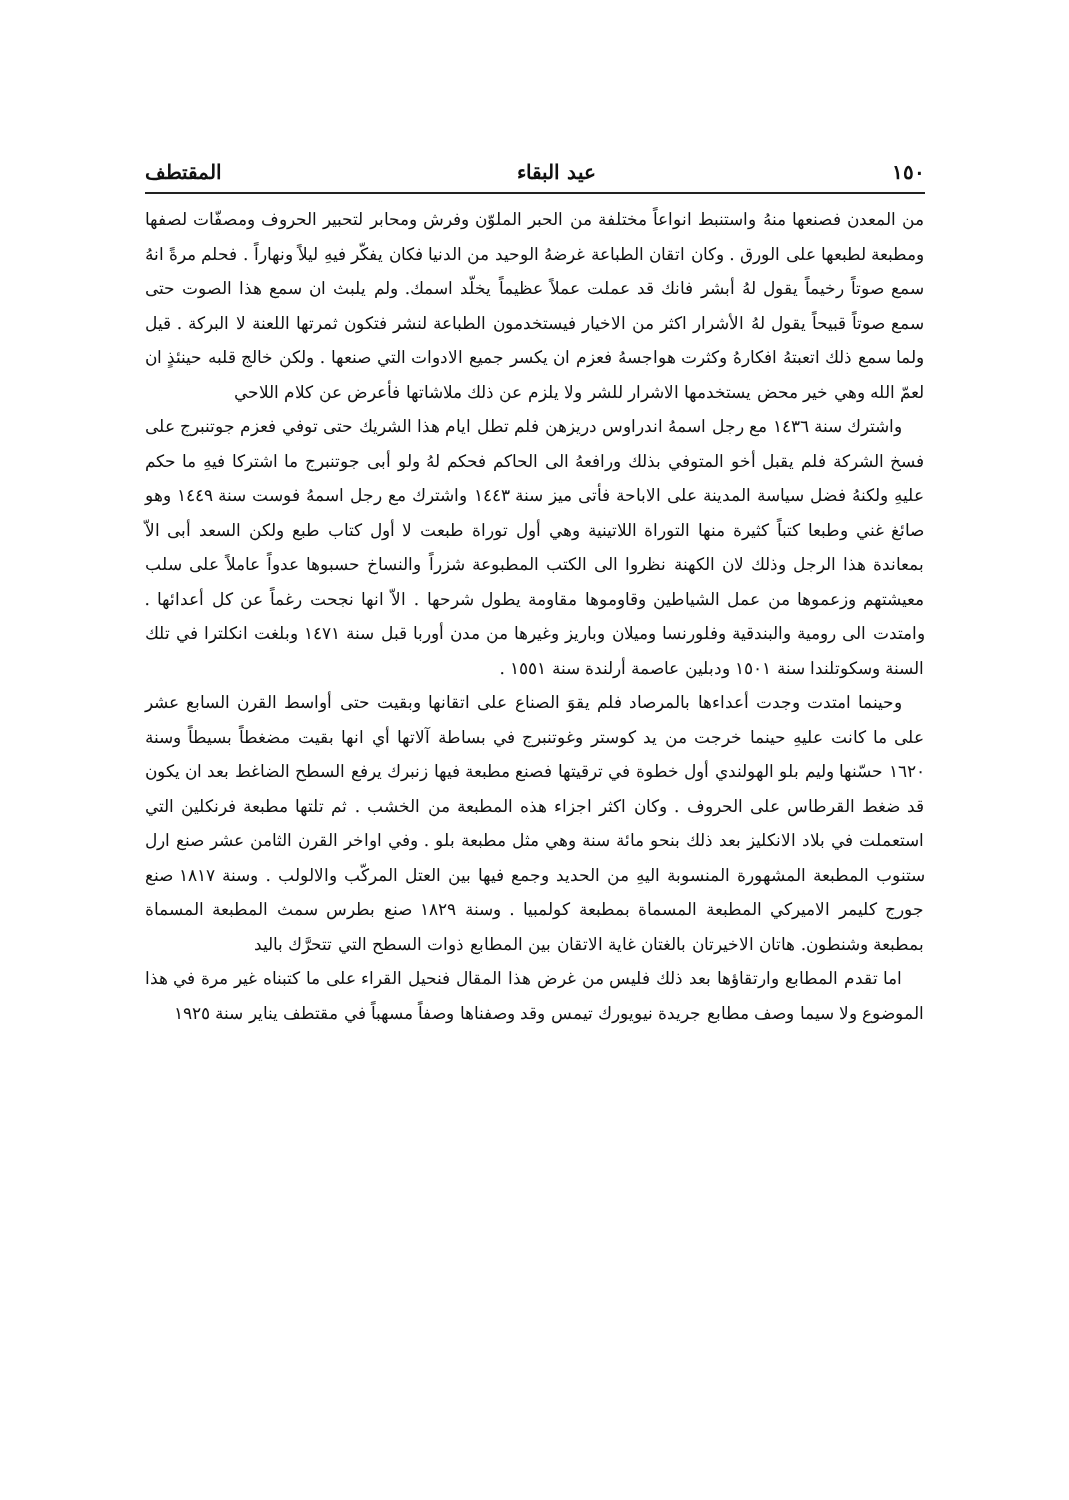١٥٠ عيد البقاء المقتطف
من المعدن فصنعها منهُ واستنبط انواعاً مختلفة من الحبر الملوّن وفرش ومحابر لتحبير الحروف ومصفّات لصفها ومطبعة لطبعها على الورق . وكان اتقان الطباعة غرضهُ الوحيد من الدنيا فكان يفكّر فيهِ ليلاً ونهاراً . فحلم مرةً انهُ سمع صوتاً رخيماً يقول لهُ أبشر فانك قد عملت عملاً عظيماً يخلّد اسمك. ولم يلبث ان سمع هذا الصوت حتى سمع صوتاً قبيحاً يقول لهُ الأشرار اكثر من الاخيار فيستخدمون الطباعة لنشر فتكون ثمرتها اللعنة لا البركة . قيل ولما سمع ذلك اتعبتهُ افكارهُ وكثرت هواجسهُ فعزم ان يكسر جميع الادوات التي صنعها . ولكن خالج قلبه حينئذٍ ان لعمّ الله وهي خير محض يستخدمها الاشرار للشر ولا يلزم عن ذلك ملاشاتها فأعرض عن كلام اللاحي
واشترك سنة ١٤٣٦ مع رجل اسمهُ اندراوس دريزهن فلم تطل ايام هذا الشريك حتى توفي فعزم جوتنبرج على فسخ الشركة فلم يقبل أخو المتوفي بذلك ورافعهُ الى الحاكم فحكم لهُ ولو أبى جوتنبرج ما اشتركا فيهِ ما حكم عليهِ ولكنهُ فضل سياسة المدينة على الاباحة فأتى ميز سنة ١٤٤٣ واشترك مع رجل اسمهُ فوست سنة ١٤٤٩ وهو صائغ غني وطبعا كتباً كثيرة منها التوراة اللاتينية وهي أول توراة طبعت لا أول كتاب طبع ولكن السعد أبى الاّ بمعاندة هذا الرجل وذلك لان الكهنة نظروا الى الكتب المطبوعة شزراً والنساخ حسبوها عدواً عاملاً على سلب معيشتهم وزعموها من عمل الشياطين وقاوموها مقاومة يطول شرحها . الاّ انها نجحت رغماً عن كل أعدائها . وامتدت الى رومية والبندقية وفلورنسا وميلان وباريز وغيرها من مدن أوربا قبل سنة ١٤٧١ وبلغت انكلترا في تلك السنة وسكوتلندا سنة ١٥٠١ ودبلين عاصمة أرلندة سنة ١٥٥١ .
وحينما امتدت وجدت أعداءها بالمرصاد فلم يقوَ الصناع على اتقانها وبقيت حتى أواسط القرن السابع عشر على ما كانت عليهِ حينما خرجت من يد كوستر وغوتنبرج في بساطة آلاتها أي انها بقيت مضغطاً بسيطاً وسنة ١٦٢٠ حسّنها وليم بلو الهولندي أول خطوة في ترقيتها فصنع مطبعة فيها زنبرك يرفع السطح الضاغط بعد ان يكون قد ضغط القرطاس على الحروف . وكان اكثر اجزاء هذه المطبعة من الخشب . ثم تلتها مطبعة فرنكلين التي استعملت في بلاد الانكليز بعد ذلك بنحو مائة سنة وهي مثل مطبعة بلو . وفي اواخر القرن الثامن عشر صنع ارل ستنوب المطبعة المشهورة المنسوبة اليهِ من الحديد وجمع فيها بين العتل المركّب والالولب . وسنة ١٨١٧ صنع جورج كليمر الاميركي المطبعة المسماة بمطبعة كولمبيا . وسنة ١٨٢٩ صنع بطرس سمث المطبعة المسماة بمطبعة وشنطون. هاتان الاخيرتان بالغتان غاية الاتقان بين المطابع ذوات السطح التي تتحرَّك باليد
اما تقدم المطابع وارتقاؤها بعد ذلك فليس من غرض هذا المقال فنحيل القراء على ما كتبناه غير مرة في هذا الموضوع ولا سيما وصف مطابع جريدة نيويورك تيمس وقد وصفناها وصفاً مسهباً في مقتطف يناير سنة ١٩٢٥